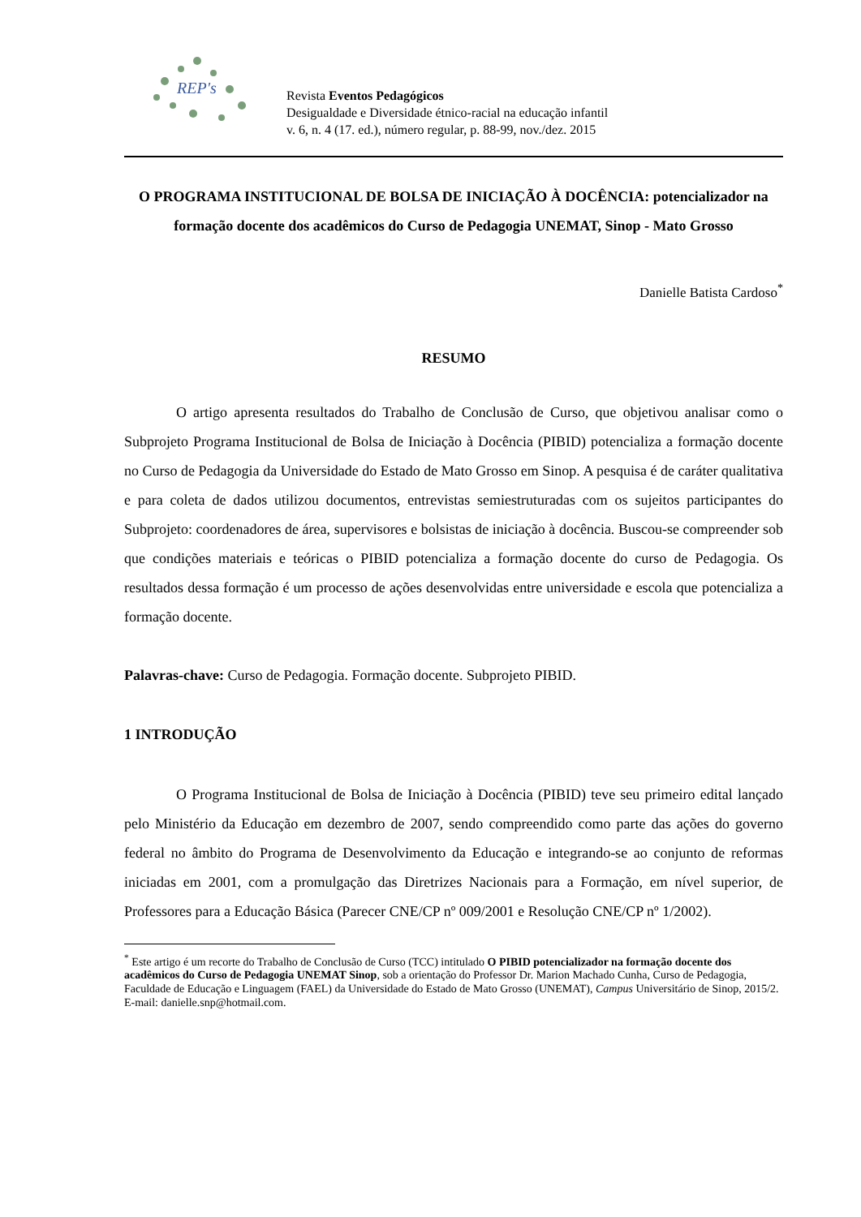REP's
Revista Eventos Pedagógicos
Desigualdade e Diversidade étnico-racial na educação infantil
v. 6, n. 4 (17. ed.), número regular, p. 88-99, nov./dez. 2015
O PROGRAMA INSTITUCIONAL DE BOLSA DE INICIAÇÃO À DOCÊNCIA: potencializador na formação docente dos acadêmicos do Curso de Pedagogia UNEMAT, Sinop - Mato Grosso
Danielle Batista Cardoso<sup>*</sup>
RESUMO
O artigo apresenta resultados do Trabalho de Conclusão de Curso, que objetivou analisar como o Subprojeto Programa Institucional de Bolsa de Iniciação à Docência (PIBID) potencializa a formação docente no Curso de Pedagogia da Universidade do Estado de Mato Grosso em Sinop. A pesquisa é de caráter qualitativa e para coleta de dados utilizou documentos, entrevistas semiestruturadas com os sujeitos participantes do Subprojeto: coordenadores de área, supervisores e bolsistas de iniciação à docência. Buscou-se compreender sob que condições materiais e teóricas o PIBID potencializa a formação docente do curso de Pedagogia. Os resultados dessa formação é um processo de ações desenvolvidas entre universidade e escola que potencializa a formação docente.
Palavras-chave: Curso de Pedagogia. Formação docente. Subprojeto PIBID.
1 INTRODUÇÃO
O Programa Institucional de Bolsa de Iniciação à Docência (PIBID) teve seu primeiro edital lançado pelo Ministério da Educação em dezembro de 2007, sendo compreendido como parte das ações do governo federal no âmbito do Programa de Desenvolvimento da Educação e integrando-se ao conjunto de reformas iniciadas em 2001, com a promulgação das Diretrizes Nacionais para a Formação, em nível superior, de Professores para a Educação Básica (Parecer CNE/CP nº 009/2001 e Resolução CNE/CP nº 1/2002).
<sup>*</sup> Este artigo é um recorte do Trabalho de Conclusão de Curso (TCC) intitulado O PIBID potencializador na formação docente dos acadêmicos do Curso de Pedagogia UNEMAT Sinop, sob a orientação do Professor Dr. Marion Machado Cunha, Curso de Pedagogia, Faculdade de Educação e Linguagem (FAEL) da Universidade do Estado de Mato Grosso (UNEMAT), Campus Universitário de Sinop, 2015/2. E-mail: danielle.snp@hotmail.com.